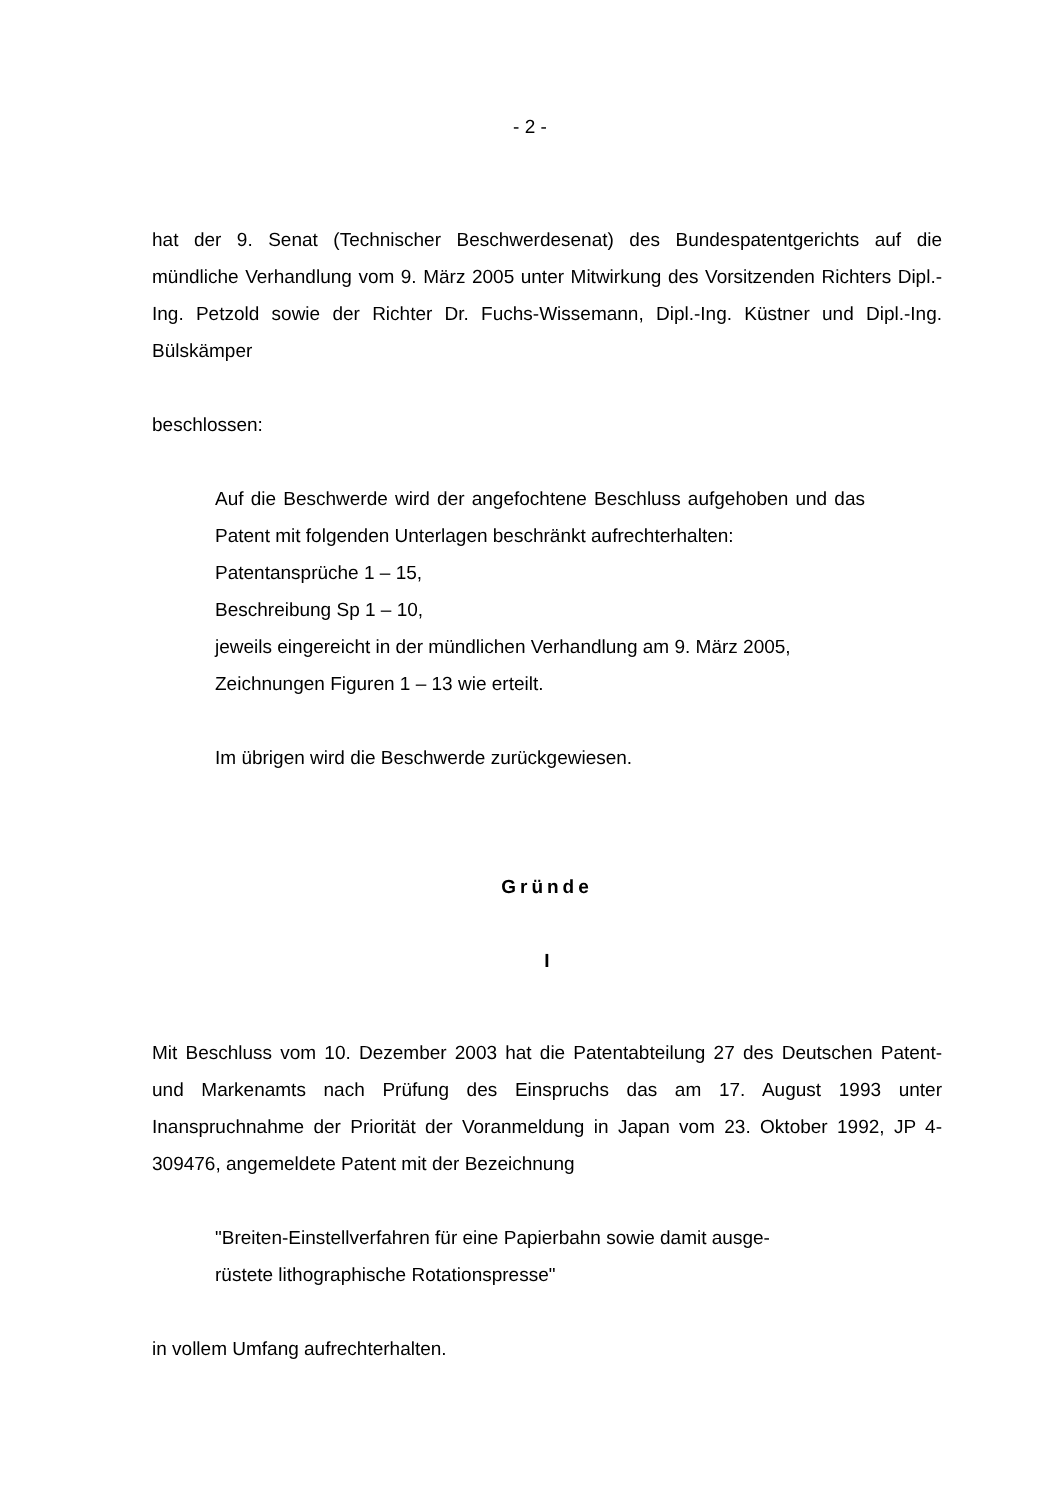- 2 -
hat der 9. Senat (Technischer Beschwerdesenat) des Bundespatentgerichts auf die mündliche Verhandlung vom 9. März 2005 unter Mitwirkung des Vorsitzenden Richters Dipl.-Ing. Petzold sowie der Richter Dr. Fuchs-Wissemann, Dipl.-Ing. Küstner und Dipl.-Ing. Bülskämper
beschlossen:
Auf die Beschwerde wird der angefochtene Beschluss aufgehoben und das Patent mit folgenden Unterlagen beschränkt aufrechterhalten:
Patentansprüche 1 – 15,
Beschreibung Sp 1 – 10,
jeweils eingereicht in der mündlichen Verhandlung am 9. März 2005,
Zeichnungen Figuren 1 – 13 wie erteilt.
Im übrigen wird die Beschwerde zurückgewiesen.
Gründe
I
Mit Beschluss vom 10. Dezember 2003 hat die Patentabteilung 27 des Deutschen Patent- und Markenamts nach Prüfung des Einspruchs das am 17. August 1993 unter Inanspruchnahme der Priorität der Voranmeldung in Japan vom 23. Oktober 1992, JP 4-309476, angemeldete Patent mit der Bezeichnung
"Breiten-Einstellverfahren für eine Papierbahn sowie damit ausge-
rüstete lithographische Rotationspresse"
in vollem Umfang aufrechterhalten.